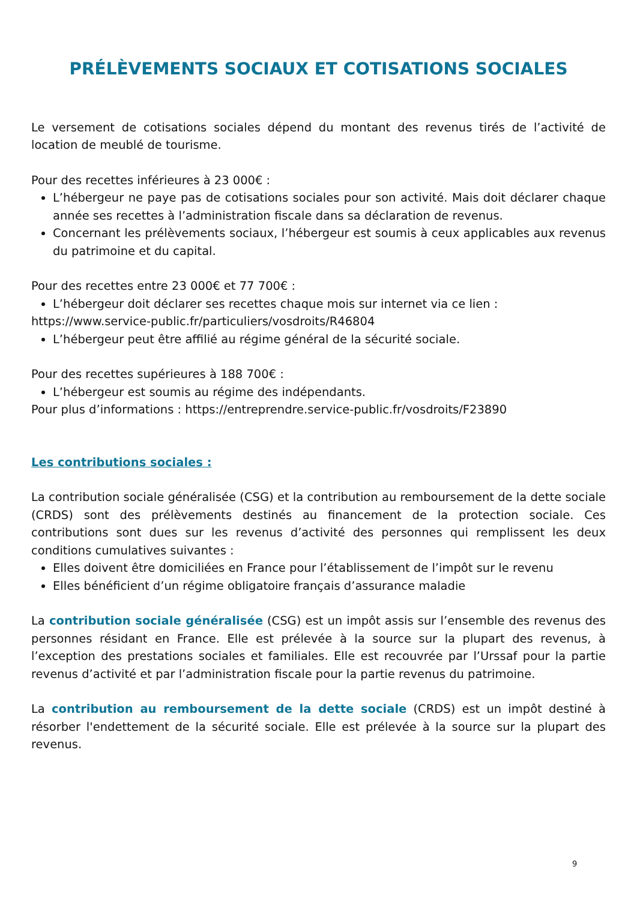PRÉLÈVEMENTS SOCIAUX ET COTISATIONS SOCIALES
Le versement de cotisations sociales dépend du montant des revenus tirés de l’activité de location de meublé de tourisme.
Pour des recettes inférieures à 23 000€ :
L’hébergeur ne paye pas de cotisations sociales pour son activité. Mais doit déclarer chaque année ses recettes à l’administration fiscale dans sa déclaration de revenus.
Concernant les prélèvements sociaux, l’hébergeur est soumis à ceux applicables aux revenus du patrimoine et du capital.
Pour des recettes entre 23 000€ et 77 700€ :
L’hébergeur doit déclarer ses recettes chaque mois sur internet via ce lien :
https://www.service-public.fr/particuliers/vosdroits/R46804
L’hébergeur peut être affilié au régime général de la sécurité sociale.
Pour des recettes supérieures à 188 700€ :
L’hébergeur est soumis au régime des indépendants.
Pour plus d’informations : https://entreprendre.service-public.fr/vosdroits/F23890
Les contributions sociales :
La contribution sociale généralisée (CSG) et la contribution au remboursement de la dette sociale (CRDS) sont des prélèvements destinés au financement de la protection sociale. Ces contributions sont dues sur les revenus d’activité des personnes qui remplissent les deux conditions cumulatives suivantes :
Elles doivent être domiciliées en France pour l’établissement de l’impôt sur le revenu
Elles bénéficient d’un régime obligatoire français d’assurance maladie
La contribution sociale généralisée (CSG) est un impôt assis sur l’ensemble des revenus des personnes résidant en France. Elle est prélevée à la source sur la plupart des revenus, à l’exception des prestations sociales et familiales. Elle est recouvrée par l’Urssaf pour la partie revenus d’activité et par l’administration fiscale pour la partie revenus du patrimoine.
La contribution au remboursement de la dette sociale (CRDS) est un impôt destiné à résorber l'endettement de la sécurité sociale. Elle est prélevée à la source sur la plupart des revenus.
9